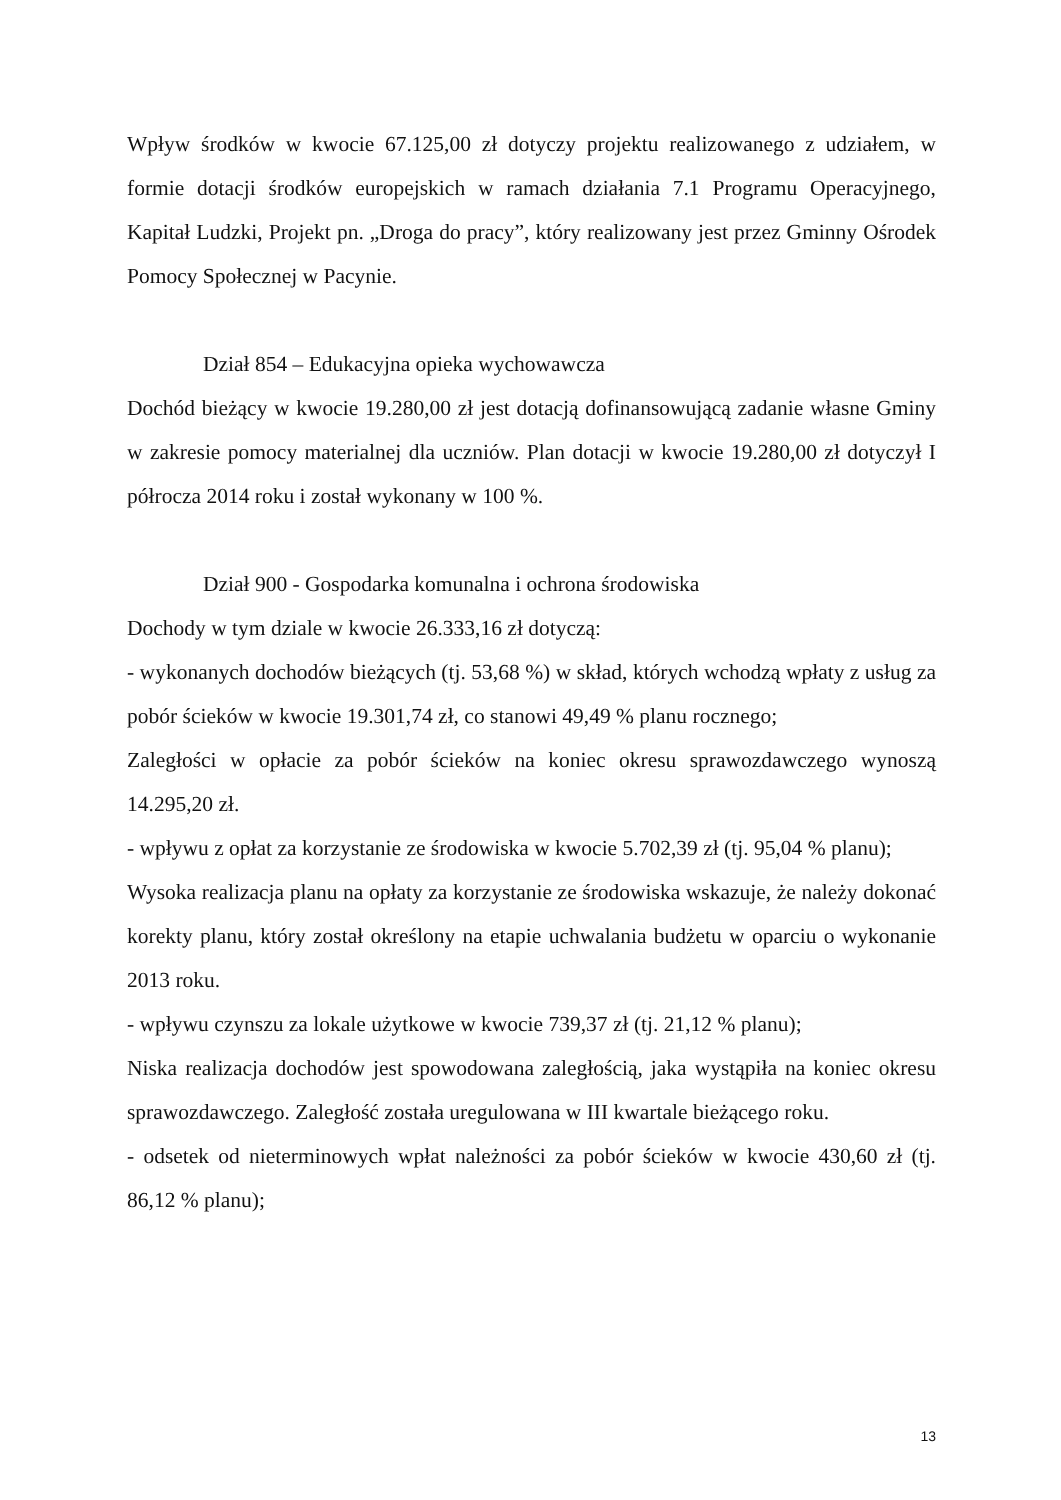Wpływ środków w kwocie 67.125,00 zł dotyczy projektu realizowanego z udziałem, w formie dotacji środków europejskich w ramach działania 7.1 Programu Operacyjnego, Kapitał Ludzki, Projekt pn. „Droga do pracy”, który realizowany jest przez Gminny Ośrodek Pomocy Społecznej w Pacynie.
Dział 854 – Edukacyjna opieka wychowawcza
Dochód bieżący w kwocie 19.280,00 zł jest dotacją dofinansowującą zadanie własne Gminy w zakresie pomocy materialnej dla uczniów. Plan dotacji w kwocie 19.280,00 zł dotyczył I półrocza 2014 roku i został wykonany w 100 %.
Dział 900 - Gospodarka komunalna i ochrona środowiska
Dochody w tym dziale w kwocie 26.333,16 zł dotyczą:
- wykonanych dochodów bieżących (tj. 53,68 %) w skład, których wchodzą wpłaty z usług za pobór ścieków w kwocie 19.301,74 zł, co stanowi 49,49 % planu rocznego;
Zaległości w opłacie za pobór ścieków na koniec okresu sprawozdawczego wynoszą 14.295,20 zł.
- wpływu z opłat za korzystanie ze środowiska w kwocie 5.702,39 zł (tj. 95,04 % planu);
Wysoka realizacja planu na opłaty za korzystanie ze środowiska wskazuje, że należy dokonać korekty planu, który został określony na etapie uchwalania budżetu w oparciu o wykonanie 2013 roku.
- wpływu czynszu za lokale użytkowe w kwocie 739,37 zł (tj. 21,12 % planu);
Niska realizacja dochodów jest spowodowana zaległością, jaka wystąpiła na koniec okresu sprawozdawczego. Zaległość została uregulowana w III kwartale bieżącego roku.
- odsetek od nieterminowych wpłat należności za pobór ścieków w kwocie 430,60 zł (tj. 86,12 % planu);
13